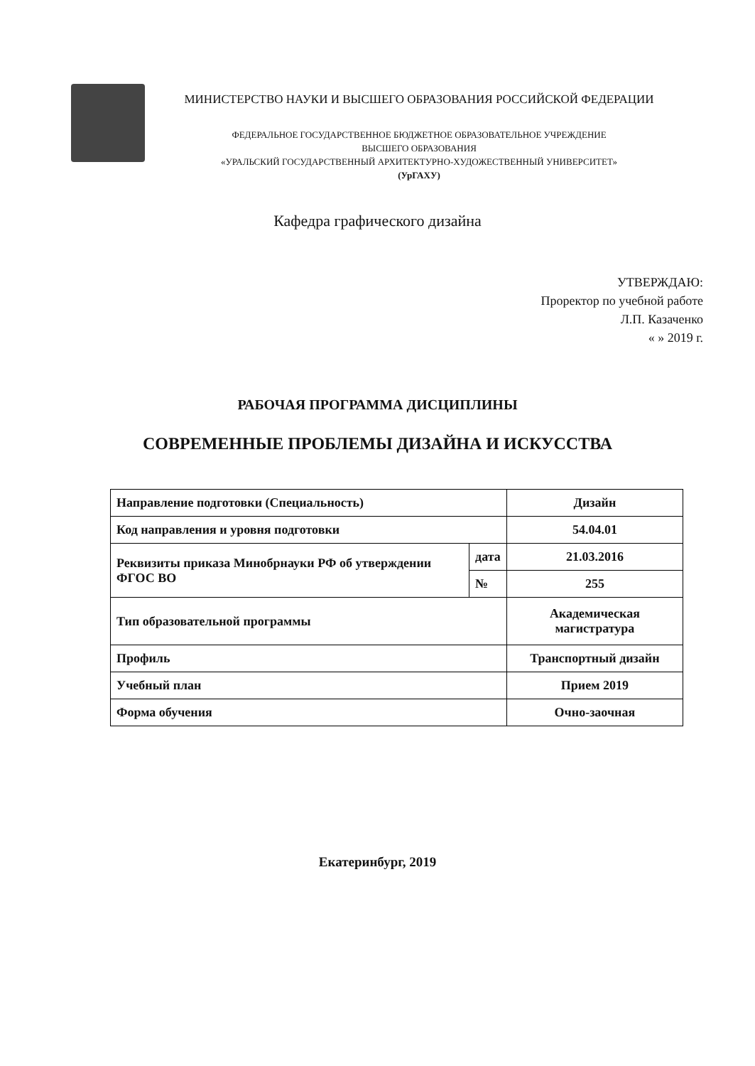МИНИСТЕРСТВО НАУКИ И ВЫСШЕГО ОБРАЗОВАНИЯ РОССИЙСКОЙ ФЕДЕРАЦИИ
ФЕДЕРАЛЬНОЕ ГОСУДАРСТВЕННОЕ БЮДЖЕТНОЕ ОБРАЗОВАТЕЛЬНОЕ УЧРЕЖДЕНИЕ
ВЫСШЕГО ОБРАЗОВАНИЯ
«УРАЛЬСКИЙ ГОСУДАРСТВЕННЫЙ АРХИТЕКТУРНО-ХУДОЖЕСТВЕННЫЙ УНИВЕРСИТЕТ»
(УрГАХУ)
Кафедра графического дизайна
УТВЕРЖДАЮ:
Проректор по учебной работе
Л.П. Казаченко
« » 2019 г.
РАБОЧАЯ ПРОГРАММА ДИСЦИПЛИНЫ
СОВРЕМЕННЫЕ ПРОБЛЕМЫ ДИЗАЙНА И ИСКУССТВА
| Направление подготовки (Специальность) | | Дизайн |
| Код направления и уровня подготовки | | 54.04.01 |
| Реквизиты приказа Минобрнауки РФ об утверждении ФГОС ВО | дата | 21.03.2016 |
| | № | 255 |
| Тип образовательной программы | | Академическая магистратура |
| Профиль | | Транспортный дизайн |
| Учебный план | | Прием 2019 |
| Форма обучения | | Очно-заочная |
Екатеринбург, 2019